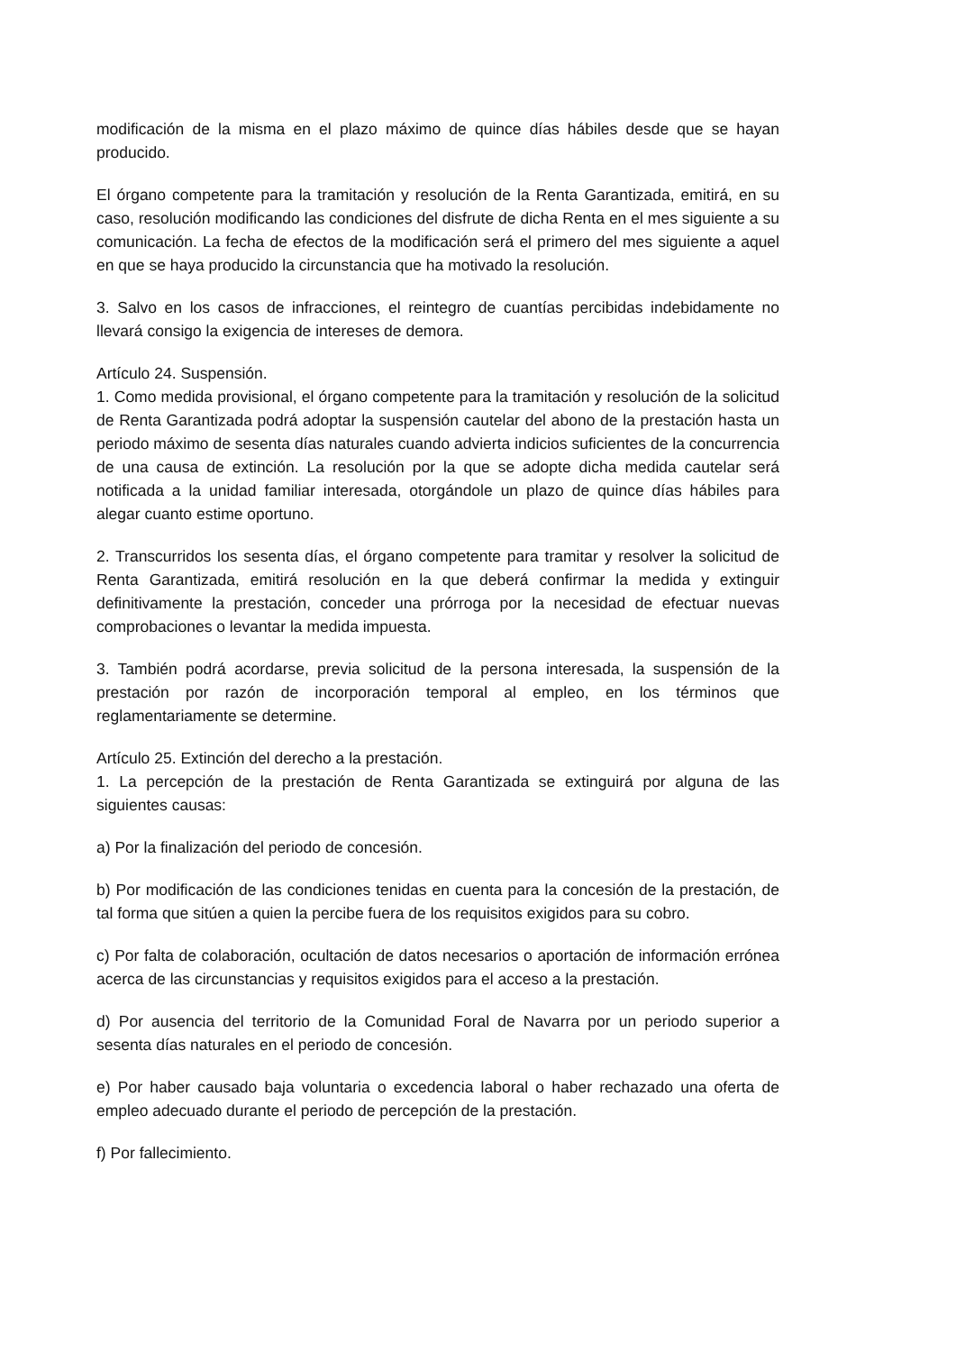modificación de la misma en el plazo máximo de quince días hábiles desde que se hayan producido.
El órgano competente para la tramitación y resolución de la Renta Garantizada, emitirá, en su caso, resolución modificando las condiciones del disfrute de dicha Renta en el mes siguiente a su comunicación. La fecha de efectos de la modificación será el primero del mes siguiente a aquel en que se haya producido la circunstancia que ha motivado la resolución.
3. Salvo en los casos de infracciones, el reintegro de cuantías percibidas indebidamente no llevará consigo la exigencia de intereses de demora.
Artículo 24. Suspensión.
1. Como medida provisional, el órgano competente para la tramitación y resolución de la solicitud de Renta Garantizada podrá adoptar la suspensión cautelar del abono de la prestación hasta un periodo máximo de sesenta días naturales cuando advierta indicios suficientes de la concurrencia de una causa de extinción. La resolución por la que se adopte dicha medida cautelar será notificada a la unidad familiar interesada, otorgándole un plazo de quince días hábiles para alegar cuanto estime oportuno.
2. Transcurridos los sesenta días, el órgano competente para tramitar y resolver la solicitud de Renta Garantizada, emitirá resolución en la que deberá confirmar la medida y extinguir definitivamente la prestación, conceder una prórroga por la necesidad de efectuar nuevas comprobaciones o levantar la medida impuesta.
3. También podrá acordarse, previa solicitud de la persona interesada, la suspensión de la prestación por razón de incorporación temporal al empleo, en los términos que reglamentariamente se determine.
Artículo 25. Extinción del derecho a la prestación.
1. La percepción de la prestación de Renta Garantizada se extinguirá por alguna de las siguientes causas:
a) Por la finalización del periodo de concesión.
b) Por modificación de las condiciones tenidas en cuenta para la concesión de la prestación, de tal forma que sitúen a quien la percibe fuera de los requisitos exigidos para su cobro.
c) Por falta de colaboración, ocultación de datos necesarios o aportación de información errónea acerca de las circunstancias y requisitos exigidos para el acceso a la prestación.
d) Por ausencia del territorio de la Comunidad Foral de Navarra por un periodo superior a sesenta días naturales en el periodo de concesión.
e) Por haber causado baja voluntaria o excedencia laboral o haber rechazado una oferta de empleo adecuado durante el periodo de percepción de la prestación.
f) Por fallecimiento.